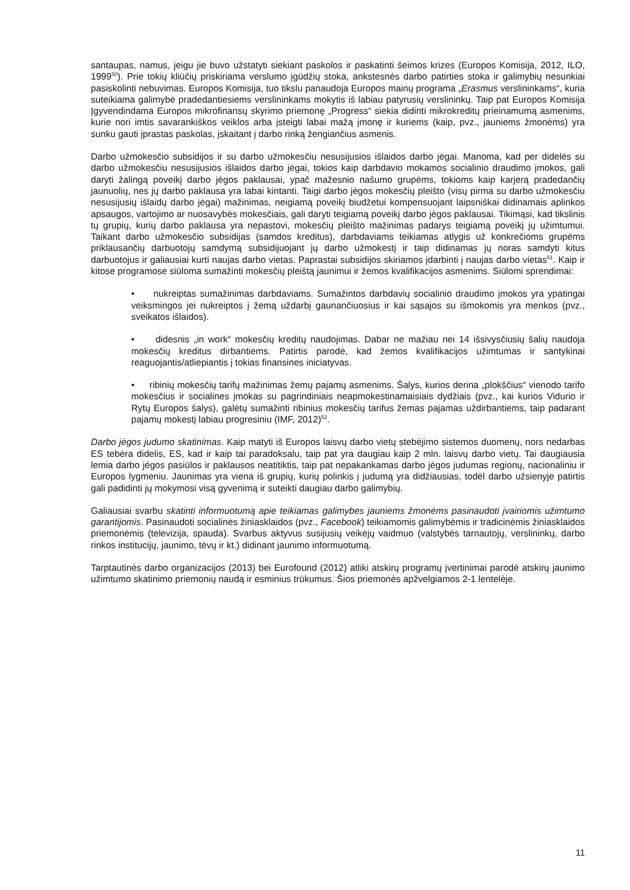santaupas, namus, jeigu jie buvo užstatyti siekiant paskolos ir paskatinti šeimos krizes (Europos Komisija, 2012, ILO, 1999<sup>50</sup>). Prie tokių kliūčių priskiriama verslumo įgūdžių stoka, ankstesnės darbo patirties stoka ir galimybių nesunkiai pasiskolinti nebuvimas. Europos Komisija, tuo tikslu panaudoja Europos mainų programa „Erasmus verslininkams“, kuria suteikiama galimybė pradedantiesiems verslininkams mokytis iš labiau patyrusių verslininkų. Taip pat Europos Komisija Įgyvendindama Europos mikrofinansų skyrimo priemonę „Progress“ siekia didinti mikrokreditų prieinamumą asmenims, kurie nori imtis savarankiškos veiklos arba įsteigti labai mažą įmonę ir kuriems (kaip, pvz., jauniems žmonėms) yra sunku gauti įprastas paskolas, įskaitant į darbo rinką žengiančius asmenis.
Darbo užmokesčio subsidijos ir su darbo užmokesčiu nesusijusios išlaidos darbo jėgai. Manoma, kad per didelės su darbo užmokesčiu nesusijusios išlaidos darbo jėgai, tokios kaip darbdavio mokamos socialinio draudimo įmokos, gali daryti žalingą poveikį darbo jėgos paklausai, ypač mažesnio našumo grupėms, tokioms kaip karjerą pradedančių jaunuolių, nes jų darbo paklausa yra labai kintanti. Taigi darbo jėgos mokesčių pleišto (visų pirma su darbo užmokesčiu nesusijusių išlaidų darbo jėgai) mažinimas, neigiamą poveikį biudžetui kompensuojant laipsniškai didinamais aplinkos apsaugos, vartojimo ar nuosavybės mokesčiais, gali daryti teigiamą poveikį darbo jėgos paklausai. Tikimąsi, kad tikslinis tų grupių, kurių darbo paklausa yra nepastovi, mokesčių pleišto mažinimas padarys teigiamą poveikį jų užimtumui. Taikant darbo užmokesčio subsidijas (samdos kreditus), darbdaviams teikiamas atlygis už konkrečioms grupėms priklausančių darbuotojų samdymą subsidijuojant jų darbo užmokestį ir taip didinamas jų noras samdyti kitus darbuotojus ir galiausiai kurti naujas darbo vietas. Paprastai subsidijos skiriamos įdarbinti į naujas darbo vietas<sup>51</sup>. Kaip ir kitose programose siūloma sumažinti mokesčių pleištą jaunimui ir žemos kvalifikacijos asmenims. Siūlomi sprendimai:
• nukreiptas sumažinimas darbdaviams. Sumažintos darbdavių socialinio draudimo įmokos yra ypatingai veiksmingos jei nukreiptos į žemą uždarbį gaunančiuosius ir kai sąsajos su išmokomis yra menkos (pvz., sveikatos išlaidos).
• didesnis „in work“ mokesčių kreditų naudojimas. Dabar ne mažiau nei 14 išsivysčiusių šalių naudoja mokesčių kreditus dirbantiems. Patirtis parodė, kad žemos kvalifikacijos užimtumas ir santykinai reaguojantis/atliepiantis į tokias finansines iniciatyvas.
• ribinių mokesčių tarifų mažinimas žemų pajamų asmenims. Šalys, kurios derina „plokščius“ vienodo tarifo mokesčius ir socialines įmokas su pagrindiniais neapmokestinamaisiais dydžiais (pvz., kai kurios Vidurio ir Rytų Europos šalys), galėtų sumažinti ribinius mokesčių tarifus žemas pajamas uždirbantiems, taip padarant pajamų mokestį labiau progresiniu (IMF, 2012)<sup>52</sup>.
Darbo jėgos judumo skatinimas. Kaip matyti iš Europos laisvų darbo vietų stebėjimo sistemos duomenų, nors nedarbas ES tebėra didelis, ES, kad ir kaip tai paradoksalu, taip pat yra daugiau kaip 2 mln. laisvų darbo vietų. Tai daugiausia lemia darbo jėgos pasiūlos ir paklausos neatitiktis, taip pat nepakankamas darbo jėgos judumas regionų, nacionaliniu ir Europos lygmeniu. Jaunimas yra viena iš grupių, kurių polinkis į judumą yra didžiausias, todėl darbo užsienyje patirtis gali padidinti jų mokymosi visą gyvenimą ir suteikti daugiau darbo galimybių.
Galiausiai svarbu skatinti informuotumą apie teikiamas galimybes jauniems žmonėms pasinaudoti įvairiomis užimtumo garantijomis. Pasinaudoti socialinės žiniasklaidos (pvz., Facebook) teikiamomis galimybėmis ir tradicinėmis žiniasklaidos priemonėmis (televizija, spauda). Svarbus aktyvus susijusių veikėjų vaidmuo (valstybės tarnautojų, verslininkų, darbo rinkos institucijų, jaunimo, tėvų ir kt.) didinant jaunimo informuotumą.
Tarptautinės darbo organizacijos (2013) bei Eurofound (2012) atliki atskirų programų įvertinimai parodė atskirų jaunimo užimtumo skatinimo priemonių naudą ir esminius trūkumus. Šios priemonės apžvelgiamos 2-1 lentelėje.
11